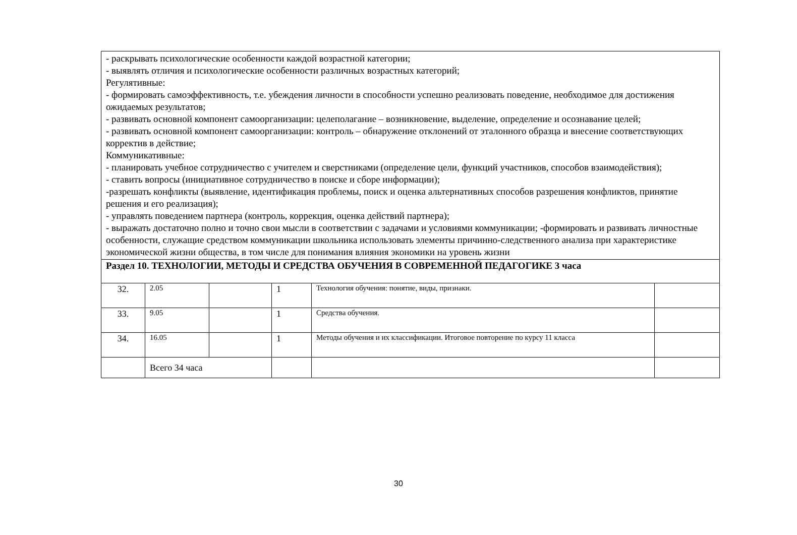| - раскрывать психологические особенности каждой возрастной категории; - выявлять отличия и психологические особенности различных возрастных категорий; Регулятивные: - формировать самоэффективность, т.е. убеждения личности в способности успешно реализовать поведение, необходимое для достижения ожидаемых результатов; - развивать основной компонент самоорганизации: целеполагание – возникновение, выделение, определение и осознавание целей; - развивать основной компонент самоорганизации: контроль – обнаружение отклонений от эталонного образца и внесение соответствующих корректив в действие; Коммуникативные: - планировать учебное сотрудничество с учителем и сверстниками (определение цели, функций участников, способов взаимодействия); - ставить вопросы (инициативное сотрудничество в поиске и сборе информации); -разрешать конфликты (выявление, идентификация проблемы, поиск и оценка альтернативных способов разрешения конфликтов, принятие решения и его реализация); - управлять поведением партнера (контроль, коррекция, оценка действий партнера); - выражать достаточно полно и точно свои мысли в соответствии с задачами и условиями коммуникации; -формировать и развивать личностные особенности, служащие средством коммуникации школьника использовать элементы причинно-следственного анализа при характеристике экономической жизни общества, в том числе для понимания влияния экономики на уровень жизни | | | | | |
| Раздел 10. ТЕХНОЛОГИИ, МЕТОДЫ И СРЕДСТВА ОБУЧЕНИЯ В СОВРЕМЕННОЙ ПЕДАГОГИКЕ 3 часа | | | | | |
| 32. | 2.05 | | 1 | Технология обучения: понятие, виды, признаки. | |
| 33. | 9.05 | | 1 | Средства обучения. | |
| 34. | 16.05 | | 1 | Методы обучения и их классификации. Итоговое повторение по курсу 11 класса | |
| | Всего 34 часа | | | | |
30